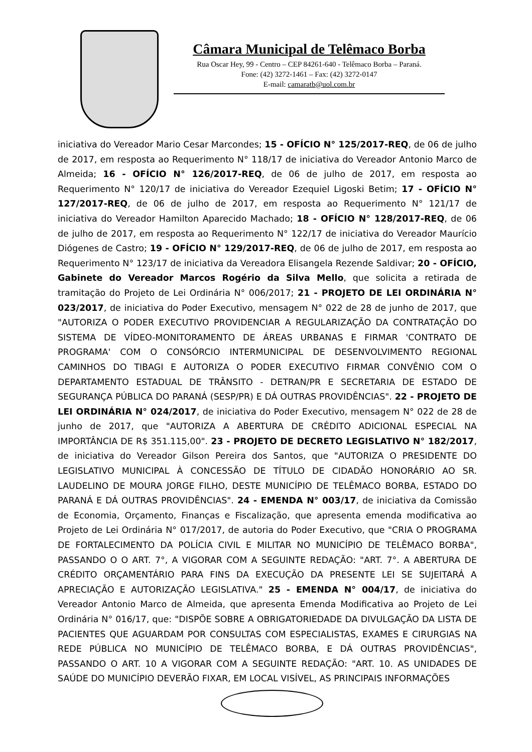Câmara Municipal de Telêmaco Borba
Rua Oscar Hey, 99 - Centro – CEP 84261-640 - Telêmaco Borba – Paraná.
Fone: (42) 3272-1461 – Fax: (42) 3272-0147
E-mail: camaratb@uol.com.br
iniciativa do Vereador Mario Cesar Marcondes; 15 - OFÍCIO N° 125/2017-REQ, de 06 de julho de 2017, em resposta ao Requerimento N° 118/17 de iniciativa do Vereador Antonio Marco de Almeida; 16 - OFÍCIO N° 126/2017-REQ, de 06 de julho de 2017, em resposta ao Requerimento N° 120/17 de iniciativa do Vereador Ezequiel Ligoski Betim; 17 - OFÍCIO N° 127/2017-REQ, de 06 de julho de 2017, em resposta ao Requerimento N° 121/17 de iniciativa do Vereador Hamilton Aparecido Machado; 18 - OFÍCIO N° 128/2017-REQ, de 06 de julho de 2017, em resposta ao Requerimento N° 122/17 de iniciativa do Vereador Maurício Diógenes de Castro; 19 - OFÍCIO N° 129/2017-REQ, de 06 de julho de 2017, em resposta ao Requerimento N° 123/17 de iniciativa da Vereadora Elisangela Rezende Saldivar; 20 - OFÍCIO, Gabinete do Vereador Marcos Rogério da Silva Mello, que solicita a retirada de tramitação do Projeto de Lei Ordinária N° 006/2017; 21 - PROJETO DE LEI ORDINÁRIA N° 023/2017, de iniciativa do Poder Executivo, mensagem N° 022 de 28 de junho de 2017, que "AUTORIZA O PODER EXECUTIVO PROVIDENCIAR A REGULARIZAÇÃO DA CONTRATAÇÃO DO SISTEMA DE VÍDEO-MONITORAMENTO DE ÁREAS URBANAS E FIRMAR 'CONTRATO DE PROGRAMA' COM O CONSÓRCIO INTERMUNICIPAL DE DESENVOLVIMENTO REGIONAL CAMINHOS DO TIBAGI E AUTORIZA O PODER EXECUTIVO FIRMAR CONVÊNIO COM O DEPARTAMENTO ESTADUAL DE TRÂNSITO - DETRAN/PR E SECRETARIA DE ESTADO DE SEGURANÇA PÚBLICA DO PARANÁ (SESP/PR) E DÁ OUTRAS PROVIDÊNCIAS". 22 - PROJETO DE LEI ORDINÁRIA N° 024/2017, de iniciativa do Poder Executivo, mensagem N° 022 de 28 de junho de 2017, que "AUTORIZA A ABERTURA DE CRÉDITO ADICIONAL ESPECIAL NA IMPORTÂNCIA DE R$ 351.115,00". 23 - PROJETO DE DECRETO LEGISLATIVO N° 182/2017, de iniciativa do Vereador Gilson Pereira dos Santos, que "AUTORIZA O PRESIDENTE DO LEGISLATIVO MUNICIPAL À CONCESSÃO DE TÍTULO DE CIDADÃO HONORÁRIO AO SR. LAUDELINO DE MOURA JORGE FILHO, DESTE MUNICÍPIO DE TELÊMACO BORBA, ESTADO DO PARANÁ E DÁ OUTRAS PROVIDÊNCIAS". 24 - EMENDA N° 003/17, de iniciativa da Comissão de Economia, Orçamento, Finanças e Fiscalização, que apresenta emenda modificativa ao Projeto de Lei Ordinária N° 017/2017, de autoria do Poder Executivo, que "CRIA O PROGRAMA DE FORTALECIMENTO DA POLÍCIA CIVIL E MILITAR NO MUNICÍPIO DE TELÊMACO BORBA", PASSANDO O O ART. 7°, A VIGORAR COM A SEGUINTE REDAÇÃO: "ART. 7°. A ABERTURA DE CRÉDITO ORÇAMENTÁRIO PARA FINS DA EXECUÇÃO DA PRESENTE LEI SE SUJEITARÁ A APRECIAÇÃO E AUTORIZAÇÃO LEGISLATIVA." 25 - EMENDA N° 004/17, de iniciativa do Vereador Antonio Marco de Almeida, que apresenta Emenda Modificativa ao Projeto de Lei Ordinária N° 016/17, que: "DISPÕE SOBRE A OBRIGATORIEDADE DA DIVULGAÇÃO DA LISTA DE PACIENTES QUE AGUARDAM POR CONSULTAS COM ESPECIALISTAS, EXAMES E CIRURGIAS NA REDE PÚBLICA NO MUNICÍPIO DE TELÊMACO BORBA, E DÁ OUTRAS PROVIDÊNCIAS", PASSANDO O ART. 10 A VIGORAR COM A SEGUINTE REDAÇÃO: "ART. 10. AS UNIDADES DE SAÚDE DO MUNICÍPIO DEVERÃO FIXAR, EM LOCAL VISÍVEL, AS PRINCIPAIS INFORMAÇÕES